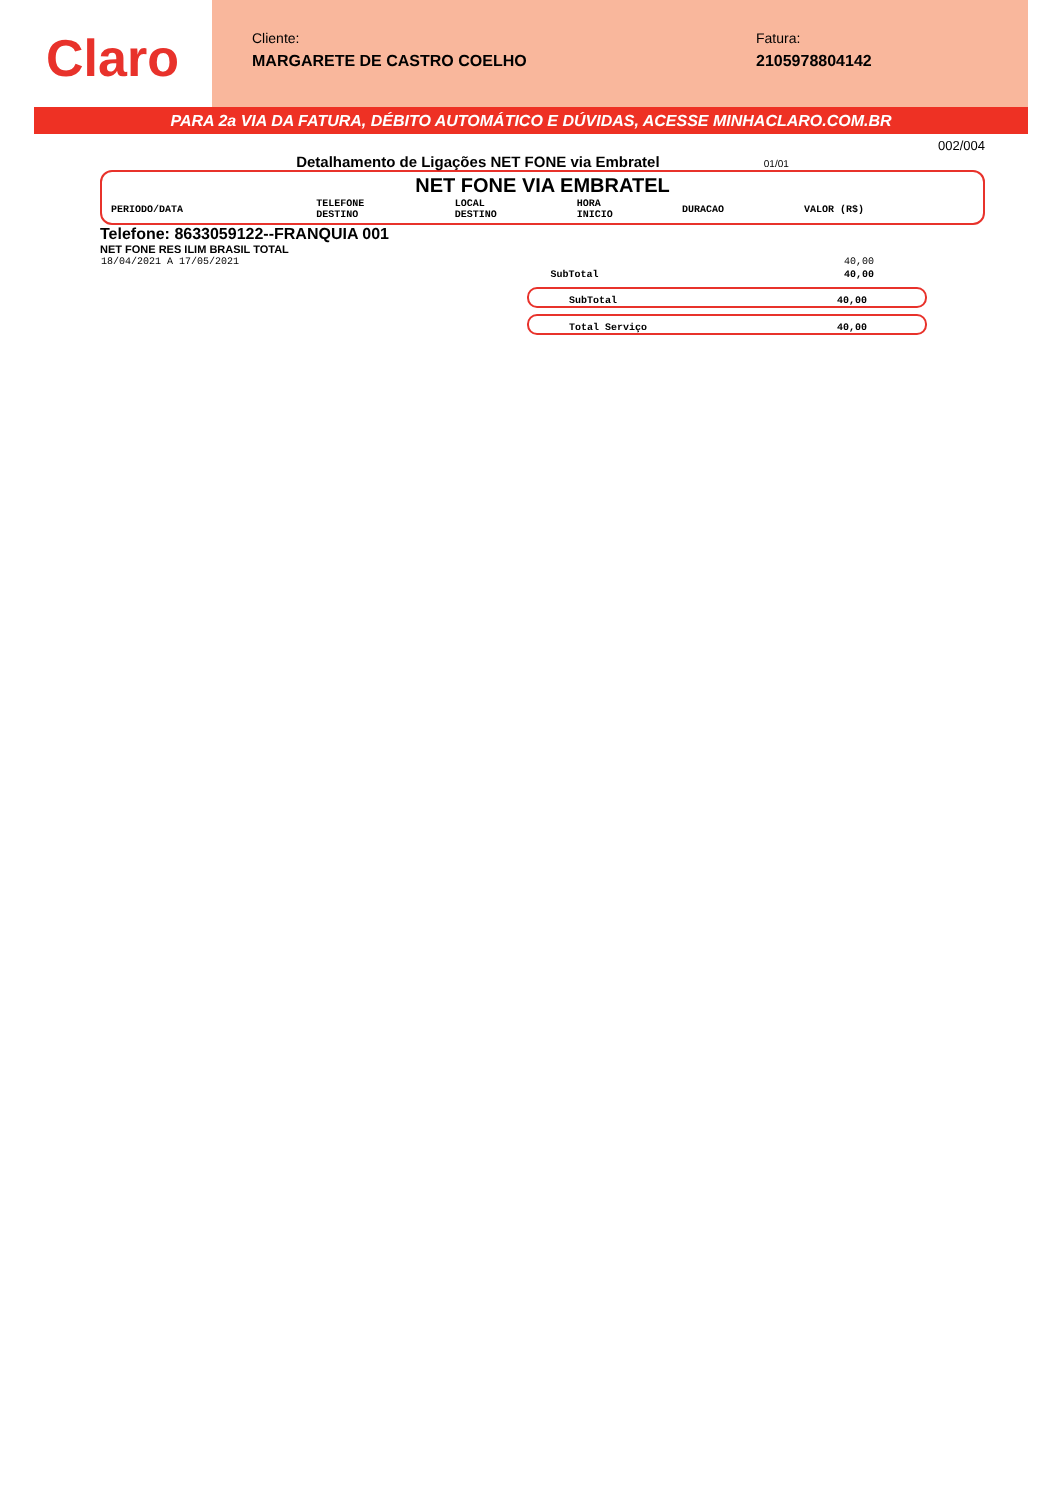Claro
Cliente:
MARGARETE DE CASTRO COELHO
Fatura:
2105978804142
PARA 2a VIA DA FATURA, DÉBITO AUTOMÁTICO E DÚVIDAS, ACESSE MINHACLARO.COM.BR
002/004
Detalhamento de Ligações NET FONE via Embratel 01/01
NET FONE VIA EMBRATEL
| PERIODO/DATA | TELEFONE DESTINO | LOCAL DESTINO | HORA INICIO | DURACAO | VALOR (R$) |
| --- | --- | --- | --- | --- | --- |
Telefone: 8633059122--FRANQUIA 001
NET FONE RES ILIM BRASIL TOTAL
| 18/04/2021 A 17/05/2021 | | 40,00 |
| | SubTotal | 40,00 |
SubTotal 40,00
Total Serviço 40,00